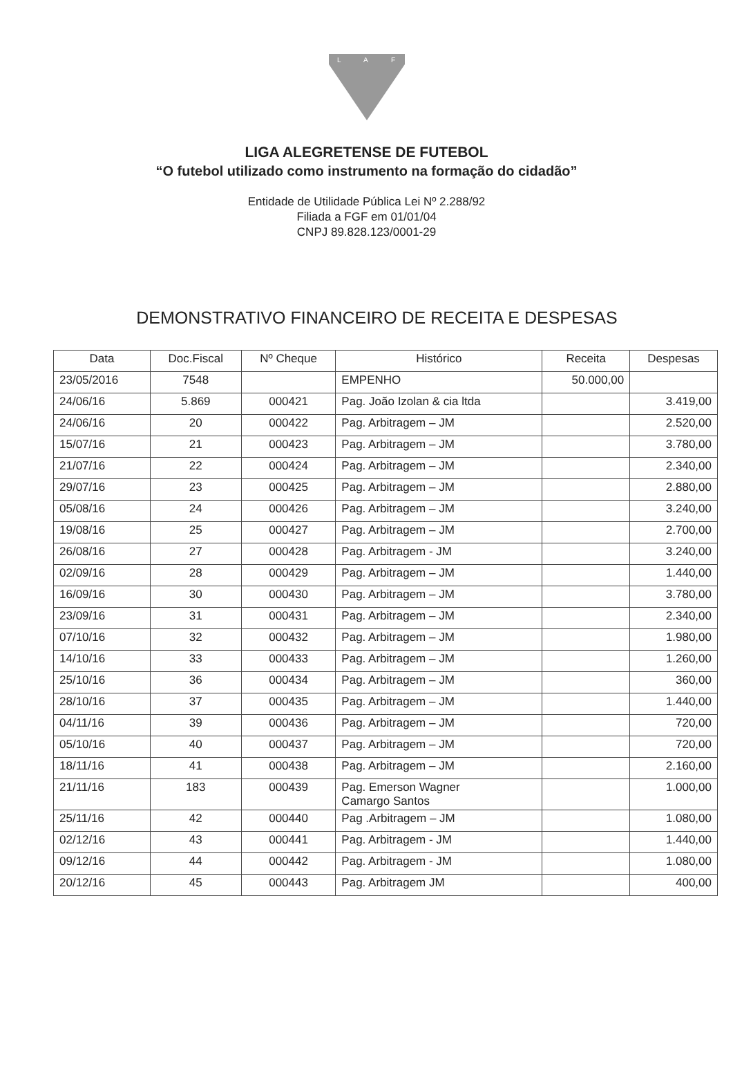L
A
F
LIGA ALEGRETENSE DE FUTEBOL
“O futebol utilizado como instrumento na formação do cidadão”
Entidade de Utilidade Pública Lei Nº 2.288/92
Filiada a FGF em 01/01/04
CNPJ 89.828.123/0001-29
DEMONSTRATIVO FINANCEIRO DE RECEITA E DESPESAS
| Data | Doc.Fiscal | Nº Cheque | Histórico | Receita | Despesas |
| --- | --- | --- | --- | --- | --- |
| 23/05/2016 | 7548 | | EMPENHO | 50.000,00 | |
| 24/06/16 | 5.869 | 000421 | Pag. João Izolan & cia ltda | | 3.419,00 |
| 24/06/16 | 20 | 000422 | Pag. Arbitragem – JM | | 2.520,00 |
| 15/07/16 | 21 | 000423 | Pag. Arbitragem – JM | | 3.780,00 |
| 21/07/16 | 22 | 000424 | Pag. Arbitragem – JM | | 2.340,00 |
| 29/07/16 | 23 | 000425 | Pag. Arbitragem – JM | | 2.880,00 |
| 05/08/16 | 24 | 000426 | Pag. Arbitragem – JM | | 3.240,00 |
| 19/08/16 | 25 | 000427 | Pag. Arbitragem – JM | | 2.700,00 |
| 26/08/16 | 27 | 000428 | Pag. Arbitragem - JM | | 3.240,00 |
| 02/09/16 | 28 | 000429 | Pag. Arbitragem – JM | | 1.440,00 |
| 16/09/16 | 30 | 000430 | Pag. Arbitragem – JM | | 3.780,00 |
| 23/09/16 | 31 | 000431 | Pag. Arbitragem – JM | | 2.340,00 |
| 07/10/16 | 32 | 000432 | Pag. Arbitragem – JM | | 1.980,00 |
| 14/10/16 | 33 | 000433 | Pag. Arbitragem – JM | | 1.260,00 |
| 25/10/16 | 36 | 000434 | Pag. Arbitragem – JM | | 360,00 |
| 28/10/16 | 37 | 000435 | Pag. Arbitragem – JM | | 1.440,00 |
| 04/11/16 | 39 | 000436 | Pag. Arbitragem – JM | | 720,00 |
| 05/10/16 | 40 | 000437 | Pag. Arbitragem – JM | | 720,00 |
| 18/11/16 | 41 | 000438 | Pag. Arbitragem – JM | | 2.160,00 |
| 21/11/16 | 183 | 000439 | Pag. Emerson Wagner Camargo Santos | | 1.000,00 |
| 25/11/16 | 42 | 000440 | Pag .Arbitragem – JM | | 1.080,00 |
| 02/12/16 | 43 | 000441 | Pag. Arbitragem - JM | | 1.440,00 |
| 09/12/16 | 44 | 000442 | Pag. Arbitragem - JM | | 1.080,00 |
| 20/12/16 | 45 | 000443 | Pag. Arbitragem JM | | 400,00 |